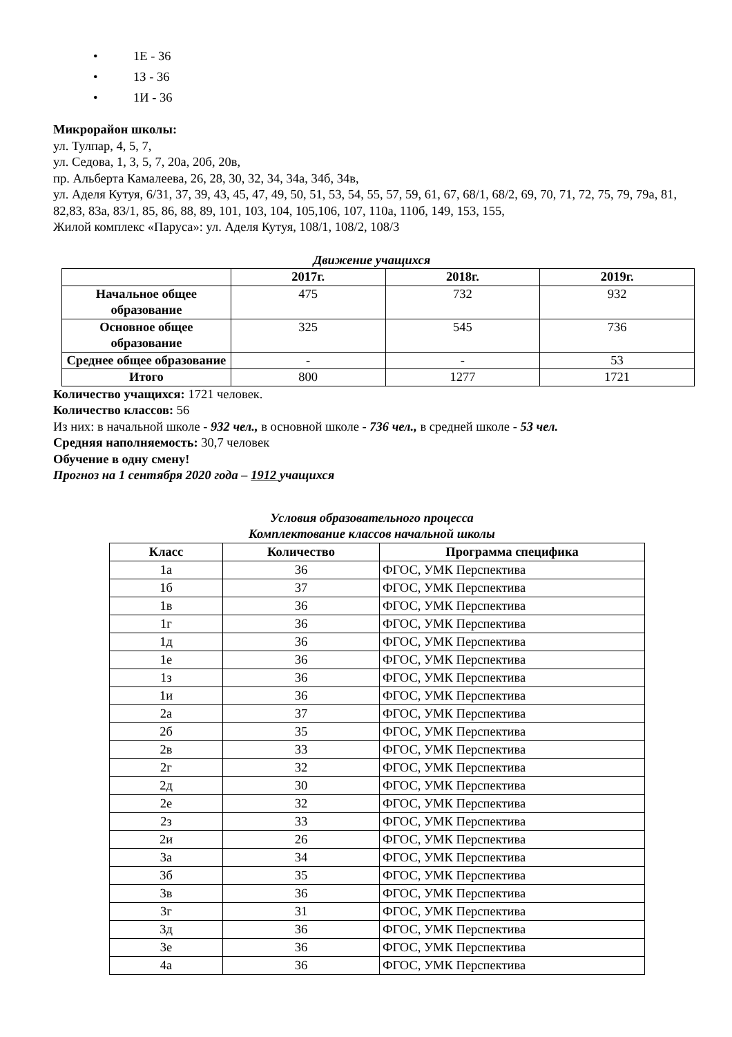• 1Е - 36
• 1З - 36
• 1И - 36
Микрорайон школы:
ул. Тулпар, 4, 5, 7,
ул. Седова, 1, 3, 5, 7, 20а, 20б, 20в,
пр. Альберта Камалеева, 26, 28, 30, 32, 34, 34а, 34б, 34в,
ул. Аделя Кутуя, 6/31, 37, 39, 43, 45, 47, 49, 50, 51, 53, 54, 55, 57, 59, 61, 67, 68/1, 68/2, 69, 70, 71, 72, 75, 79, 79а, 81, 82,83, 83а, 83/1, 85, 86, 88, 89, 101, 103, 104, 105,106, 107, 110а, 110б, 149, 153, 155,
Жилой комплекс «Паруса»: ул. Аделя Кутуя, 108/1, 108/2, 108/3
Движение учащихся
| | 2017г. | 2018г. | 2019г. |
| --- | --- | --- | --- |
| Начальное общее образование | 475 | 732 | 932 |
| Основное общее образование | 325 | 545 | 736 |
| Среднее общее образование | - | - | 53 |
| Итого | 800 | 1277 | 1721 |
Количество учащихся: 1721 человек.
Количество классов: 56
Из них: в начальной школе - 932 чел., в основной школе - 736 чел., в средней школе - 53 чел.
Средняя наполняемость: 30,7 человек
Обучение в одну смену!
Прогноз на 1 сентября 2020 года – 1912 учащихся
Условия образовательного процесса
Комплектование классов начальной школы
| Класс | Количество | Программа специфика |
| --- | --- | --- |
| 1а | 36 | ФГОС, УМК Перспектива |
| 1б | 37 | ФГОС, УМК Перспектива |
| 1в | 36 | ФГОС, УМК Перспектива |
| 1г | 36 | ФГОС, УМК Перспектива |
| 1д | 36 | ФГОС, УМК Перспектива |
| 1е | 36 | ФГОС, УМК Перспектива |
| 1з | 36 | ФГОС, УМК Перспектива |
| 1и | 36 | ФГОС, УМК Перспектива |
| 2а | 37 | ФГОС, УМК Перспектива |
| 2б | 35 | ФГОС, УМК Перспектива |
| 2в | 33 | ФГОС, УМК Перспектива |
| 2г | 32 | ФГОС, УМК Перспектива |
| 2д | 30 | ФГОС, УМК Перспектива |
| 2е | 32 | ФГОС, УМК Перспектива |
| 2з | 33 | ФГОС, УМК Перспектива |
| 2и | 26 | ФГОС, УМК Перспектива |
| 3а | 34 | ФГОС, УМК Перспектива |
| 3б | 35 | ФГОС, УМК Перспектива |
| 3в | 36 | ФГОС, УМК Перспектива |
| 3г | 31 | ФГОС, УМК Перспектива |
| 3д | 36 | ФГОС, УМК Перспектива |
| 3е | 36 | ФГОС, УМК Перспектива |
| 4а | 36 | ФГОС, УМК Перспектива |